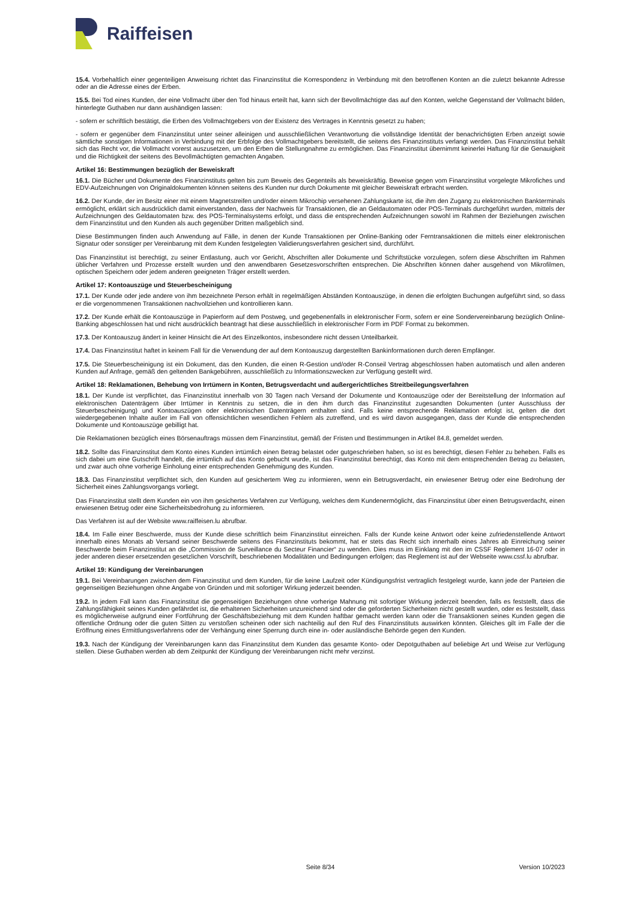Raiffeisen
15.4. Vorbehaltlich einer gegenteiligen Anweisung richtet das Finanzinstitut die Korrespondenz in Verbindung mit den betroffenen Konten an die zuletzt bekannte Adresse oder an die Adresse eines der Erben.
15.5. Bei Tod eines Kunden, der eine Vollmacht über den Tod hinaus erteilt hat, kann sich der Bevollmächtigte das auf den Konten, welche Gegenstand der Vollmacht bilden, hinterlegte Guthaben nur dann aushändigen lassen:
- sofern er schriftlich bestätigt, die Erben des Vollmachtgebers von der Existenz des Vertrages in Kenntnis gesetzt zu haben;
- sofern er gegenüber dem Finanzinstitut unter seiner alleinigen und ausschließlichen Verantwortung die vollständige Identität der benachrichtigten Erben anzeigt sowie sämtliche sonstigen Informationen in Verbindung mit der Erbfolge des Vollmachtgebers bereitstellt, die seitens des Finanzinstituts verlangt werden. Das Finanzinstitut behält sich das Recht vor, die Vollmacht vorerst auszusetzen, um den Erben die Stellungnahme zu ermöglichen. Das Finanzinstitut übernimmt keinerlei Haftung für die Genauigkeit und die Richtigkeit der seitens des Bevollmächtigten gemachten Angaben.
Artikel 16: Bestimmungen bezüglich der Beweiskraft
16.1. Die Bücher und Dokumente des Finanzinstituts gelten bis zum Beweis des Gegenteils als beweiskräftig. Beweise gegen vom Finanzinstitut vorgelegte Mikrofiches und EDV-Aufzeichnungen von Originaldokumenten können seitens des Kunden nur durch Dokumente mit gleicher Beweiskraft erbracht werden.
16.2. Der Kunde, der im Besitz einer mit einem Magnetstreifen und/oder einem Mikrochip versehenen Zahlungskarte ist, die ihm den Zugang zu elektronischen Bankterminals ermöglicht, erklärt sich ausdrücklich damit einverstanden, dass der Nachweis für Transaktionen, die an Geldautomaten oder POS-Terminals durchgeführt wurden, mittels der Aufzeichnungen des Geldautomaten bzw. des POS-Terminalsystems erfolgt, und dass die entsprechenden Aufzeichnungen sowohl im Rahmen der Beziehungen zwischen dem Finanzinstitut und den Kunden als auch gegenüber Dritten maßgeblich sind.
Diese Bestimmungen finden auch Anwendung auf Fälle, in denen der Kunde Transaktionen per Online-Banking oder Ferntransaktionen die mittels einer elektronischen Signatur oder sonstiger per Vereinbarung mit dem Kunden festgelegten Validierungsverfahren gesichert sind, durchführt.
Das Finanzinstitut ist berechtigt, zu seiner Entlastung, auch vor Gericht, Abschriften aller Dokumente und Schriftstücke vorzulegen, sofern diese Abschriften im Rahmen üblicher Verfahren und Prozesse erstellt wurden und den anwendbaren Gesetzesvorschriften entsprechen. Die Abschriften können daher ausgehend von Mikrofilmen, optischen Speichern oder jedem anderen geeigneten Träger erstellt werden.
Artikel 17: Kontoauszüge und Steuerbescheinigung
17.1. Der Kunde oder jede andere von ihm bezeichnete Person erhält in regelmäßigen Abständen Kontoauszüge, in denen die erfolgten Buchungen aufgeführt sind, so dass er die vorgenommenen Transaktionen nachvollziehen und kontrollieren kann.
17.2. Der Kunde erhält die Kontoauszüge in Papierform auf dem Postweg, und gegebenenfalls in elektronischer Form, sofern er eine Sondervereinbarung bezüglich Online-Banking abgeschlossen hat und nicht ausdrücklich beantragt hat diese ausschließlich in elektronischer Form im PDF Format zu bekommen.
17.3. Der Kontoauszug ändert in keiner Hinsicht die Art des Einzelkontos, insbesondere nicht dessen Unteilbarkeit.
17.4. Das Finanzinstitut haftet in keinem Fall für die Verwendung der auf dem Kontoauszug dargestellten Bankinformationen durch deren Empfänger.
17.5. Die Steuerbescheinigung ist ein Dokument, das den Kunden, die einen R-Gestion und/oder R-Conseil Vertrag abgeschlossen haben automatisch und allen anderen Kunden auf Anfrage, gemäß den geltenden Bankgebühren, ausschließlich zu Informationszwecken zur Verfügung gestellt wird.
Artikel 18: Reklamationen, Behebung von Irrtümern in Konten, Betrugsverdacht und außergerichtliches Streitbeilegungsverfahren
18.1. Der Kunde ist verpflichtet, das Finanzinstitut innerhalb von 30 Tagen nach Versand der Dokumente und Kontoauszüge oder der Bereitstellung der Information auf elektronischen Datenträgern über Irrtümer in Kenntnis zu setzen, die in den ihm durch das Finanzinstitut zugesandten Dokumenten (unter Ausschluss der Steuerbescheinigung) und Kontoauszügen oder elektronischen Datenträgern enthalten sind. Falls keine entsprechende Reklamation erfolgt ist, gelten die dort wiedergegebenen Inhalte außer im Fall von offensichtlichen wesentlichen Fehlern als zutreffend, und es wird davon ausgegangen, dass der Kunde die entsprechenden Dokumente und Kontoauszüge gebilligt hat.
Die Reklamationen bezüglich eines Börsenauftrags müssen dem Finanzinstitut, gemäß der Fristen und Bestimmungen in Artikel 84.8, gemeldet werden.
18.2. Sollte das Finanzinstitut dem Konto eines Kunden irrtümlich einen Betrag belastet oder gutgeschrieben haben, so ist es berechtigt, diesen Fehler zu beheben. Falls es sich dabei um eine Gutschrift handelt, die irrtümlich auf das Konto gebucht wurde, ist das Finanzinstitut berechtigt, das Konto mit dem entsprechenden Betrag zu belasten, und zwar auch ohne vorherige Einholung einer entsprechenden Genehmigung des Kunden.
18.3. Das Finanzinstitut verpflichtet sich, den Kunden auf gesichertem Weg zu informieren, wenn ein Betrugsverdacht, ein erwiesener Betrug oder eine Bedrohung der Sicherheit eines Zahlungsvorgangs vorliegt.
Das Finanzinstitut stellt dem Kunden ein von ihm gesichertes Verfahren zur Verfügung, welches dem Kundenermöglicht, das Finanzinstitut über einen Betrugsverdacht, einen erwiesenen Betrug oder eine Sicherheitsbedrohung zu informieren.
Das Verfahren ist auf der Website www.raiffeisen.lu abrufbar.
18.4. Im Falle einer Beschwerde, muss der Kunde diese schriftlich beim Finanzinstitut einreichen. Falls der Kunde keine Antwort oder keine zufriedenstellende Antwort innerhalb eines Monats ab Versand seiner Beschwerde seitens des Finanzinstituts bekommt, hat er stets das Recht sich innerhalb eines Jahres ab Einreichung seiner Beschwerde beim Finanzinstitut an die „Commission de Surveillance du Secteur Financier“ zu wenden. Dies muss im Einklang mit den im CSSF Reglement 16-07 oder in jeder anderen dieser ersetzenden gesetzlichen Vorschrift, beschriebenen Modalitäten und Bedingungen erfolgen; das Reglement ist auf der Webseite www.cssf.lu abrufbar.
Artikel 19: Kündigung der Vereinbarungen
19.1. Bei Vereinbarungen zwischen dem Finanzinstitut und dem Kunden, für die keine Laufzeit oder Kündigungsfrist vertraglich festgelegt wurde, kann jede der Parteien die gegenseitigen Beziehungen ohne Angabe von Gründen und mit sofortiger Wirkung jederzeit beenden.
19.2. In jedem Fall kann das Finanzinstitut die gegenseitigen Beziehungen ohne vorherige Mahnung mit sofortiger Wirkung jederzeit beenden, falls es feststellt, dass die Zahlungsfähigkeit seines Kunden gefährdet ist, die erhaltenen Sicherheiten unzureichend sind oder die geforderten Sicherheiten nicht gestellt wurden, oder es feststellt, dass es möglicherweise aufgrund einer Fortführung der Geschäftsbeziehung mit dem Kunden haftbar gemacht werden kann oder die Transaktionen seines Kunden gegen die öffentliche Ordnung oder die guten Sitten zu verstoßen scheinen oder sich nachteilig auf den Ruf des Finanzinstituts auswirken könnten. Gleiches gilt im Falle der die Eröffnung eines Ermittlungsverfahrens oder der Verhängung einer Sperrung durch eine in- oder ausländische Behörde gegen den Kunden.
19.3. Nach der Kündigung der Vereinbarungen kann das Finanzinstitut dem Kunden das gesamte Konto- oder Depotguthaben auf beliebige Art und Weise zur Verfügung stellen. Diese Guthaben werden ab dem Zeitpunkt der Kündigung der Vereinbarungen nicht mehr verzinst.
Seite 8/34 Version 10/2023